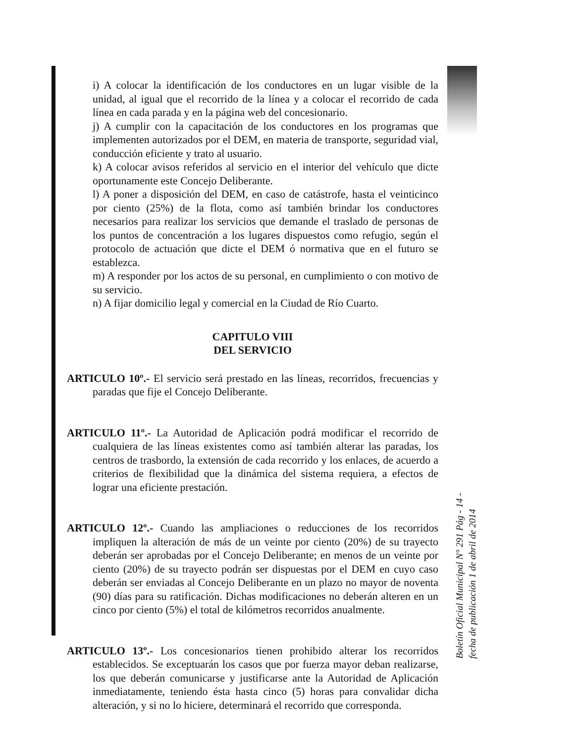i) A colocar la identificación de los conductores en un lugar visible de la unidad, al igual que el recorrido de la línea y a colocar el recorrido de cada línea en cada parada y en la página web del concesionario.
j) A cumplir con la capacitación de los conductores en los programas que implementen autorizados por el DEM, en materia de transporte, seguridad vial, conducción eficiente y trato al usuario.
k) A colocar avisos referidos al servicio en el interior del vehículo que dicte oportunamente este Concejo Deliberante.
l) A poner a disposición del DEM, en caso de catástrofe, hasta el veinticinco por ciento (25%) de la flota, como así también brindar los conductores necesarios para realizar los servicios que demande el traslado de personas de los puntos de concentración a los lugares dispuestos como refugio, según el protocolo de actuación que dicte el DEM ó normativa que en el futuro se establezca.
m) A responder por los actos de su personal, en cumplimiento o con motivo de su servicio.
n) A fijar domicilio legal y comercial en la Ciudad de Río Cuarto.
CAPITULO VIII
DEL SERVICIO
ARTICULO 10º.- El servicio será prestado en las líneas, recorridos, frecuencias y paradas que fije el Concejo Deliberante.
ARTICULO 11º.- La Autoridad de Aplicación podrá modificar el recorrido de cualquiera de las líneas existentes como así también alterar las paradas, los centros de trasbordo, la extensión de cada recorrido y los enlaces, de acuerdo a criterios de flexibilidad que la dinámica del sistema requiera, a efectos de lograr una eficiente prestación.
ARTICULO 12º.- Cuando las ampliaciones o reducciones de los recorridos impliquen la alteración de más de un veinte por ciento (20%) de su trayecto deberán ser aprobadas por el Concejo Deliberante; en menos de un veinte por ciento (20%) de su trayecto podrán ser dispuestas por el DEM en cuyo caso deberán ser enviadas al Concejo Deliberante en un plazo no mayor de noventa (90) días para su ratificación. Dichas modificaciones no deberán alteren en un cinco por ciento (5%) el total de kilómetros recorridos anualmente.
ARTICULO 13º.- Los concesionarios tienen prohibido alterar los recorridos establecidos. Se exceptuarán los casos que por fuerza mayor deban realizarse, los que deberán comunicarse y justificarse ante la Autoridad de Aplicación inmediatamente, teniendo ésta hasta cinco (5) horas para convalidar dicha alteración, y si no lo hiciere, determinará el recorrido que corresponda.
Boletín Oficial Municipal N° 291 Pág - 14 -
fecha de publicación 1 de abril de 2014